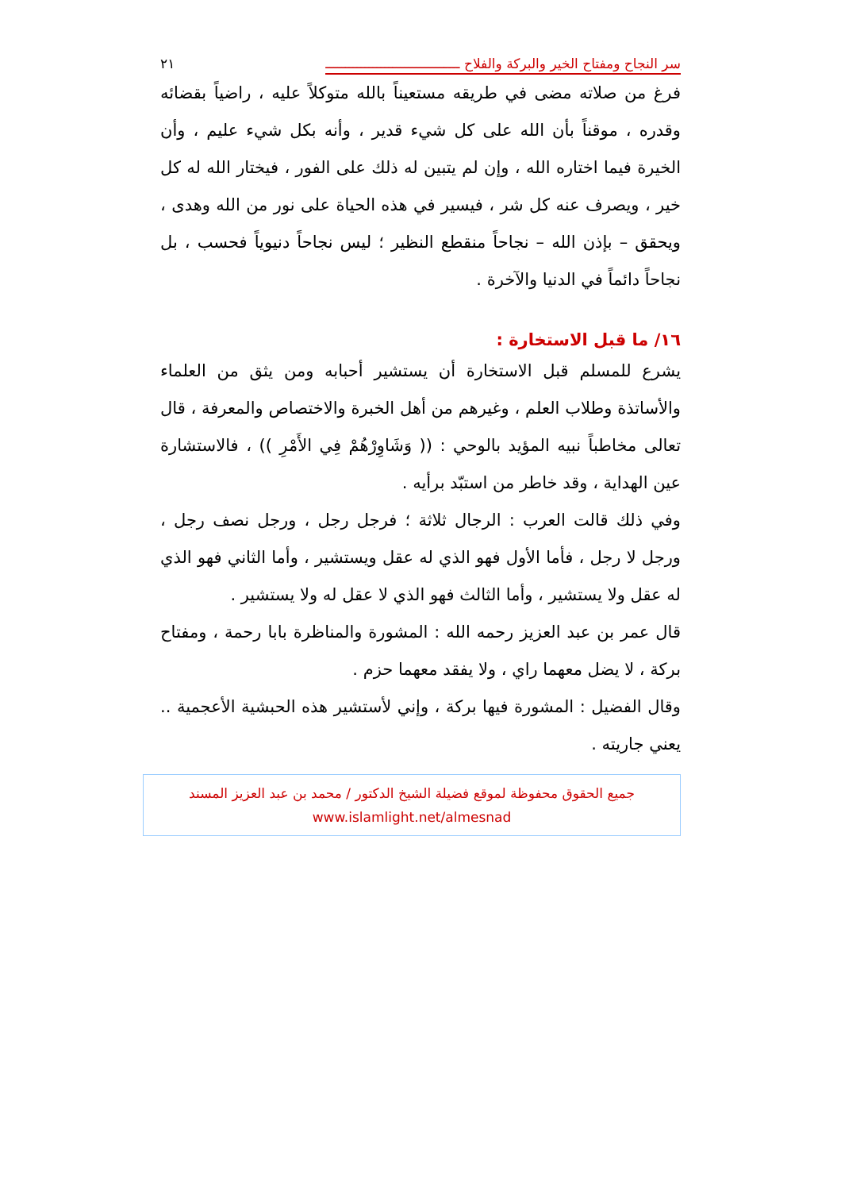سر النجاح ومفتاح الخير والبركة والفلاح ــــــــــــــــــــــــــــــــــ ٢١
فرغ من صلاته مضى في طريقه مستعيناً بالله متوكلاً عليه ، راضياً بقضائه وقدره ، موقناً بأن الله على كل شيء قدير ، وأنه بكل شيء عليم ، وأن الخيرة فيما اختاره الله ، وإن لم يتبين له ذلك على الفور ، فيختار الله له كل خير ، ويصرف عنه كل شر ، فيسير في هذه الحياة على نور من الله وهدى ، ويحقق – بإذن الله – نجاحاً منقطع النظير ؛ ليس نجاحاً دنيوياً فحسب ، بل نجاحاً دائماً في الدنيا والآخرة .
١٦/ ما قبل الاستخارة :
يشرع للمسلم قبل الاستخارة أن يستشير أحبابه ومن يثق من العلماء والأساتذة وطلاب العلم ، وغيرهم من أهل الخبرة والاختصاص والمعرفة ، قال تعالى مخاطباً نبيه المؤيد بالوحي : (( وَشَاوِرْهُمْ فِي الأَمْرِ )) ، فالاستشارة عين الهداية ، وقد خاطر من استبّد برأيه .
وفي ذلك قالت العرب : الرجال ثلاثة ؛ فرجل رجل ، ورجل نصف رجل ، ورجل لا رجل ، فأما الأول فهو الذي له عقل ويستشير ، وأما الثاني فهو الذي له عقل ولا يستشير ، وأما الثالث فهو الذي لا عقل له ولا يستشير .
قال عمر بن عبد العزيز رحمه الله : المشورة والمناظرة بابا رحمة ، ومفتاح بركة ، لا يضل معهما راي ، ولا يفقد معهما حزم .
وقال الفضيل : المشورة فيها بركة ، وإني لأستشير هذه الحبشية الأعجمية .. يعني جاريته .
جميع الحقوق محفوظة لموقع فضيلة الشيخ الدكتور / محمد بن عبد العزيز المسند
www.islamlight.net/almesnad